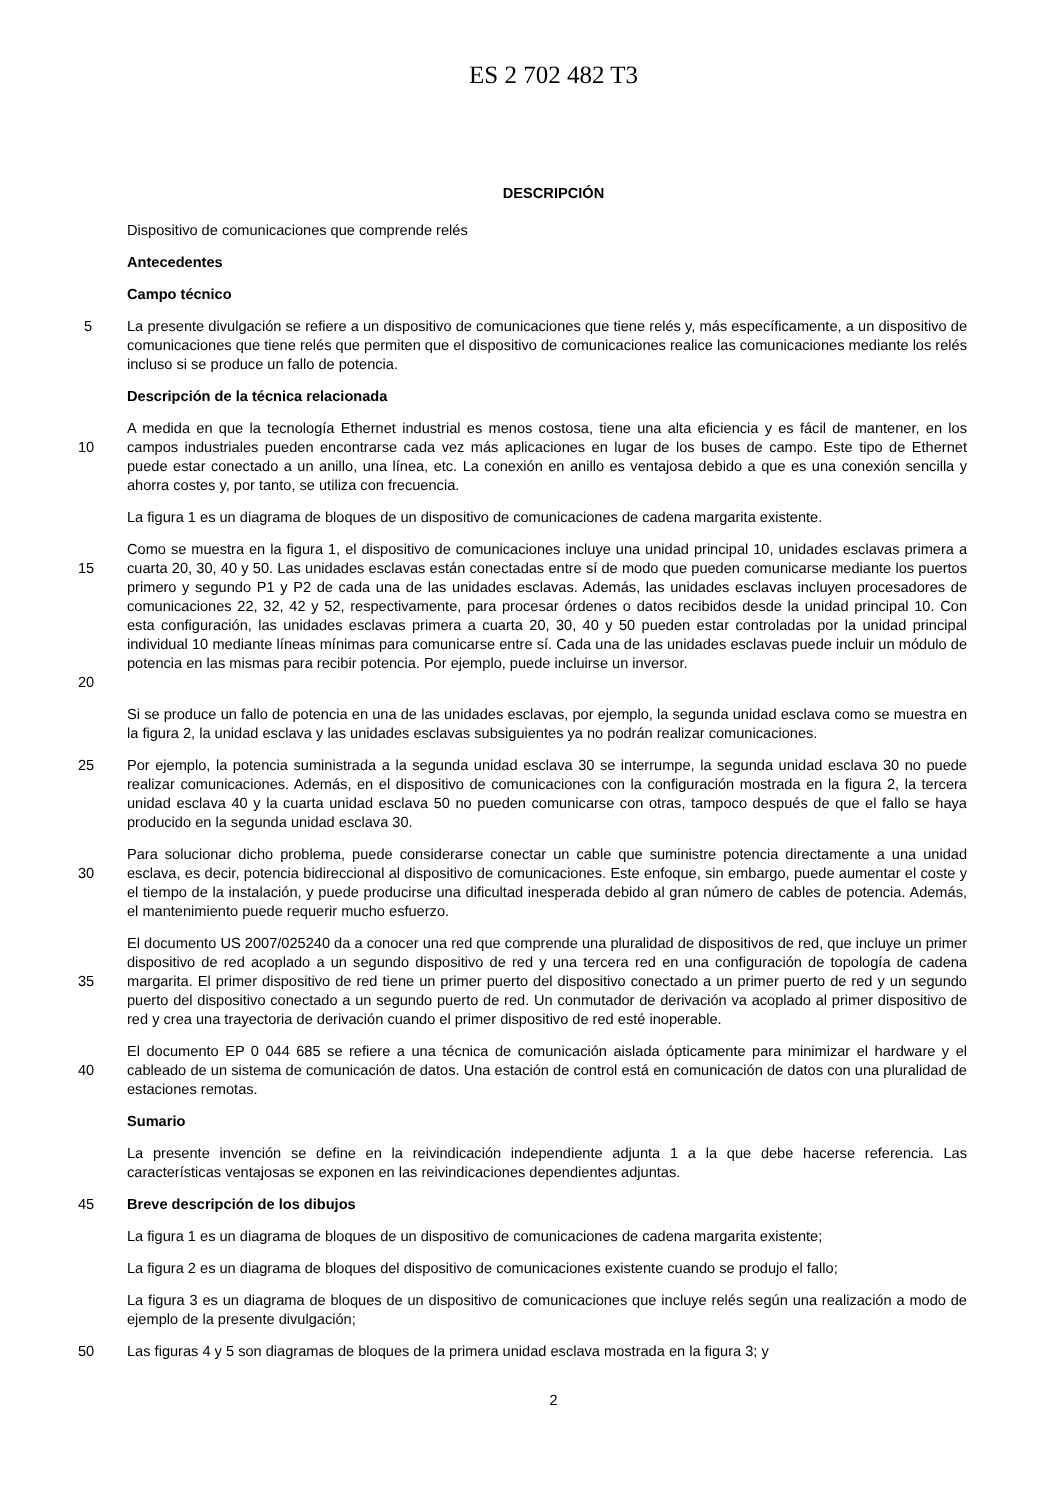ES 2 702 482 T3
DESCRIPCIÓN
Dispositivo de comunicaciones que comprende relés
Antecedentes
Campo técnico
5 La presente divulgación se refiere a un dispositivo de comunicaciones que tiene relés y, más específicamente, a un dispositivo de comunicaciones que tiene relés que permiten que el dispositivo de comunicaciones realice las comunicaciones mediante los relés incluso si se produce un fallo de potencia.
Descripción de la técnica relacionada
10 A medida en que la tecnología Ethernet industrial es menos costosa, tiene una alta eficiencia y es fácil de mantener, en los campos industriales pueden encontrarse cada vez más aplicaciones en lugar de los buses de campo. Este tipo de Ethernet puede estar conectado a un anillo, una línea, etc. La conexión en anillo es ventajosa debido a que es una conexión sencilla y ahorra costes y, por tanto, se utiliza con frecuencia.
La figura 1 es un diagrama de bloques de un dispositivo de comunicaciones de cadena margarita existente.
15
20
Como se muestra en la figura 1, el dispositivo de comunicaciones incluye una unidad principal 10, unidades esclavas primera a cuarta 20, 30, 40 y 50. Las unidades esclavas están conectadas entre sí de modo que pueden comunicarse mediante los puertos primero y segundo P1 y P2 de cada una de las unidades esclavas. Además, las unidades esclavas incluyen procesadores de comunicaciones 22, 32, 42 y 52, respectivamente, para procesar órdenes o datos recibidos desde la unidad principal 10. Con esta configuración, las unidades esclavas primera a cuarta 20, 30, 40 y 50 pueden estar controladas por la unidad principal individual 10 mediante líneas mínimas para comunicarse entre sí. Cada una de las unidades esclavas puede incluir un módulo de potencia en las mismas para recibir potencia. Por ejemplo, puede incluirse un inversor.
Si se produce un fallo de potencia en una de las unidades esclavas, por ejemplo, la segunda unidad esclava como se muestra en la figura 2, la unidad esclava y las unidades esclavas subsiguientes ya no podrán realizar comunicaciones.
25 Por ejemplo, la potencia suministrada a la segunda unidad esclava 30 se interrumpe, la segunda unidad esclava 30 no puede realizar comunicaciones. Además, en el dispositivo de comunicaciones con la configuración mostrada en la figura 2, la tercera unidad esclava 40 y la cuarta unidad esclava 50 no pueden comunicarse con otras, tampoco después de que el fallo se haya producido en la segunda unidad esclava 30.
30 Para solucionar dicho problema, puede considerarse conectar un cable que suministre potencia directamente a una unidad esclava, es decir, potencia bidireccional al dispositivo de comunicaciones. Este enfoque, sin embargo, puede aumentar el coste y el tiempo de la instalación, y puede producirse una dificultad inesperada debido al gran número de cables de potencia. Además, el mantenimiento puede requerir mucho esfuerzo.
35 El documento US 2007/025240 da a conocer una red que comprende una pluralidad de dispositivos de red, que incluye un primer dispositivo de red acoplado a un segundo dispositivo de red y una tercera red en una configuración de topología de cadena margarita. El primer dispositivo de red tiene un primer puerto del dispositivo conectado a un primer puerto de red y un segundo puerto del dispositivo conectado a un segundo puerto de red. Un conmutador de derivación va acoplado al primer dispositivo de red y crea una trayectoria de derivación cuando el primer dispositivo de red esté inoperable.
40 El documento EP 0 044 685 se refiere a una técnica de comunicación aislada ópticamente para minimizar el hardware y el cableado de un sistema de comunicación de datos. Una estación de control está en comunicación de datos con una pluralidad de estaciones remotas.
Sumario
La presente invención se define en la reivindicación independiente adjunta 1 a la que debe hacerse referencia. Las características ventajosas se exponen en las reivindicaciones dependientes adjuntas.
45 Breve descripción de los dibujos
La figura 1 es un diagrama de bloques de un dispositivo de comunicaciones de cadena margarita existente;
La figura 2 es un diagrama de bloques del dispositivo de comunicaciones existente cuando se produjo el fallo;
La figura 3 es un diagrama de bloques de un dispositivo de comunicaciones que incluye relés según una realización a modo de ejemplo de la presente divulgación;
50 Las figuras 4 y 5 son diagramas de bloques de la primera unidad esclava mostrada en la figura 3; y
2